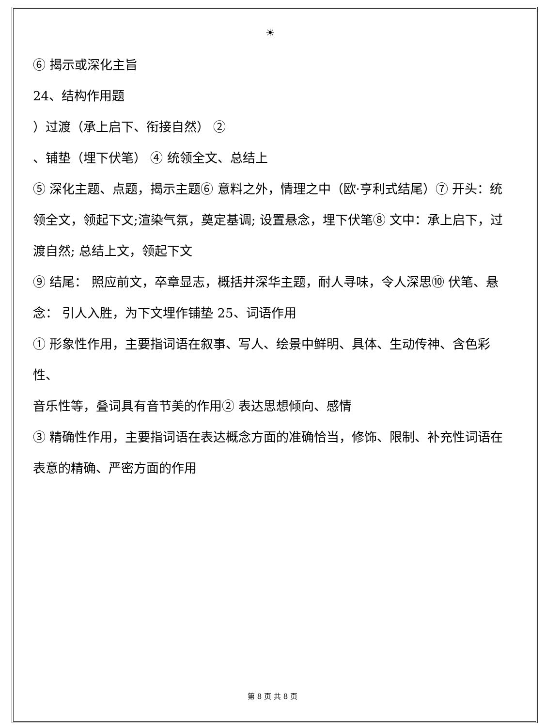☀
⑥ 揭示或深化主旨
24、结构作用题
）过渡（承上启下、衔接自然） ②
、铺垫（埋下伏笔） ④ 统领全文、总结上
⑤ 深化主题、点题，揭示主题⑥ 意料之外，情理之中（欧·亨利式结尾）⑦ 开头：统领全文，领起下文;渲染气氛，奠定基调; 设置悬念，埋下伏笔⑧ 文中：承上启下，过渡自然; 总结上文，领起下文
⑨ 结尾： 照应前文，卒章显志，概括并深华主题，耐人寻味，令人深思⑩ 伏笔、悬念： 引人入胜，为下文埋作铺垫 25、词语作用
① 形象性作用，主要指词语在叙事、写人、绘景中鲜明、具体、生动传神、含色彩性、
音乐性等，叠词具有音节美的作用② 表达思想倾向、感情
③ 精确性作用，主要指词语在表达概念方面的准确恰当，修饰、限制、补充性词语在
表意的精确、严密方面的作用
第 8 页 共 8 页